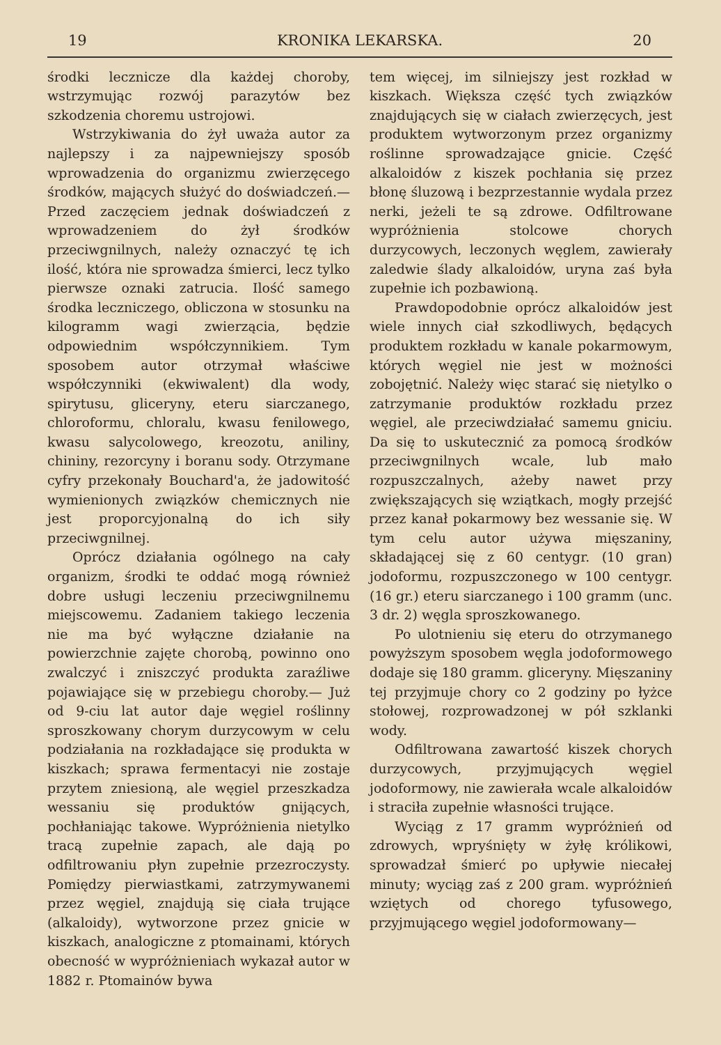19 KRONIKA LEKARSKA. 20
środki lecznicze dla każdej choroby, wstrzymując rozwój parazytów bez szkodzenia choremu ustrojowi.
Wstrzykiwania do żył uważa autor za najlepszy i za najpewniejszy sposób wprowadzenia do organizmu zwierzęcego środków, mających służyć do doświadczeń.— Przed zaczęciem jednak doświadczeń z wprowadzeniem do żył środków przeciwgnilnych, należy oznaczyć tę ich ilość, która nie sprowadza śmierci, lecz tylko pierwsze oznaki zatrucia. Ilość samego środka leczniczego, obliczona w stosunku na kilogramm wagi zwierzącia, będzie odpowiednim współczynnikiem. Tym sposobem autor otrzymał właściwe współczynniki (ekwiwalent) dla wody, spirytusu, gliceryny, eteru siarczanego, chloroformu, chloralu, kwasu fenilowego, kwasu salycolowego, kreozotu, aniliny, chininy, rezorcyny i boranu sody. Otrzymane cyfry przekonały Bouchard'a, że jadowitość wymienionych związków chemicznych nie jest proporcyjonalną do ich siły przeciwgnilnej.
Oprócz działania ogólnego na cały organizm, środki te oddać mogą również dobre usługi leczeniu przeciwgnilnemu miejscowemu. Zadaniem takiego leczenia nie ma być wyłączne działanie na powierzchnie zajęte chorobą, powinno ono zwalczyć i zniszczyć produkta zaraźliwe pojawiające się w przebiegu choroby.— Już od 9-ciu lat autor daje węgiel roślinny sproszkowany chorym durzycowym w celu podziałania na rozkładające się produkta w kiszkach; sprawa fermentacyi nie zostaje przytem zniesioną, ale węgiel przeszkadza wessaniu się produktów gnijących, pochłaniając takowe. Wypróżnienia nietylko tracą zupełnie zapach, ale dają po odfiltrowaniu płyn zupełnie przezroczysty. Pomiędzy pierwiastkami, zatrzymywanemi przez węgiel, znajdują się ciała trujące (alkaloidy), wytworzone przez gnicie w kiszkach, analogiczne z ptomainami, których obecność w wypróżnieniach wykazał autor w 1882 r. Ptomainów bywa
tem więcej, im silniejszy jest rozkład w kiszkach. Większa część tych związków znajdujących się w ciałach zwierzęcych, jest produktem wytworzonym przez organizmy roślinne sprowadzające gnicie. Część alkaloidów z kiszek pochłania się przez błonę śluzową i bezprzestannie wydala przez nerki, jeżeli te są zdrowe. Odfiltrowane wypróżnienia stolcowe chorych durzycowych, leczonych węglem, zawierały zaledwie ślady alkaloidów, uryna zaś była zupełnie ich pozbawioną.
Prawdopodobnie oprócz alkaloidów jest wiele innych ciał szkodliwych, będących produktem rozkładu w kanale pokarmowym, których węgiel nie jest w możności zobojętnić. Należy więc starać się nietylko o zatrzymanie produktów rozkładu przez węgiel, ale przeciwdziałać samemu gniciu. Da się to uskutecznić za pomocą środków przeciwgnilnych wcale, lub mało rozpuszczalnych, ażeby nawet przy zwiększających się wziątkach, mogły przejść przez kanał pokarmowy bez wessanie się. W tym celu autor używa mięszaniny, składającej się z 60 centygr. (10 gran) jodoformu, rozpuszczonego w 100 centygr. (16 gr.) eteru siarczanego i 100 gramm (unc. 3 dr. 2) węgla sproszkowanego.
Po ulotnieniu się eteru do otrzymanego powyższym sposobem węgla jodoformowego dodaje się 180 gramm. gliceryny. Mięszaniny tej przyjmuje chory co 2 godziny po łyżce stołowej, rozprowadzonej w pół szklanki wody.
Odfiltrowana zawartość kiszek chorych durzycowych, przyjmujących węgiel jodoformowy, nie zawierała wcale alkaloidów i straciła zupełnie własności trujące.
Wyciąg z 17 gramm wypróżnień od zdrowych, wpryśnięty w żyłę królikowi, sprowadzał śmierć po upływie niecałej minuty; wyciąg zaś z 200 gram. wypróżnień wziętych od chorego tyfusowego, przyjmującego węgiel jodoformowany—